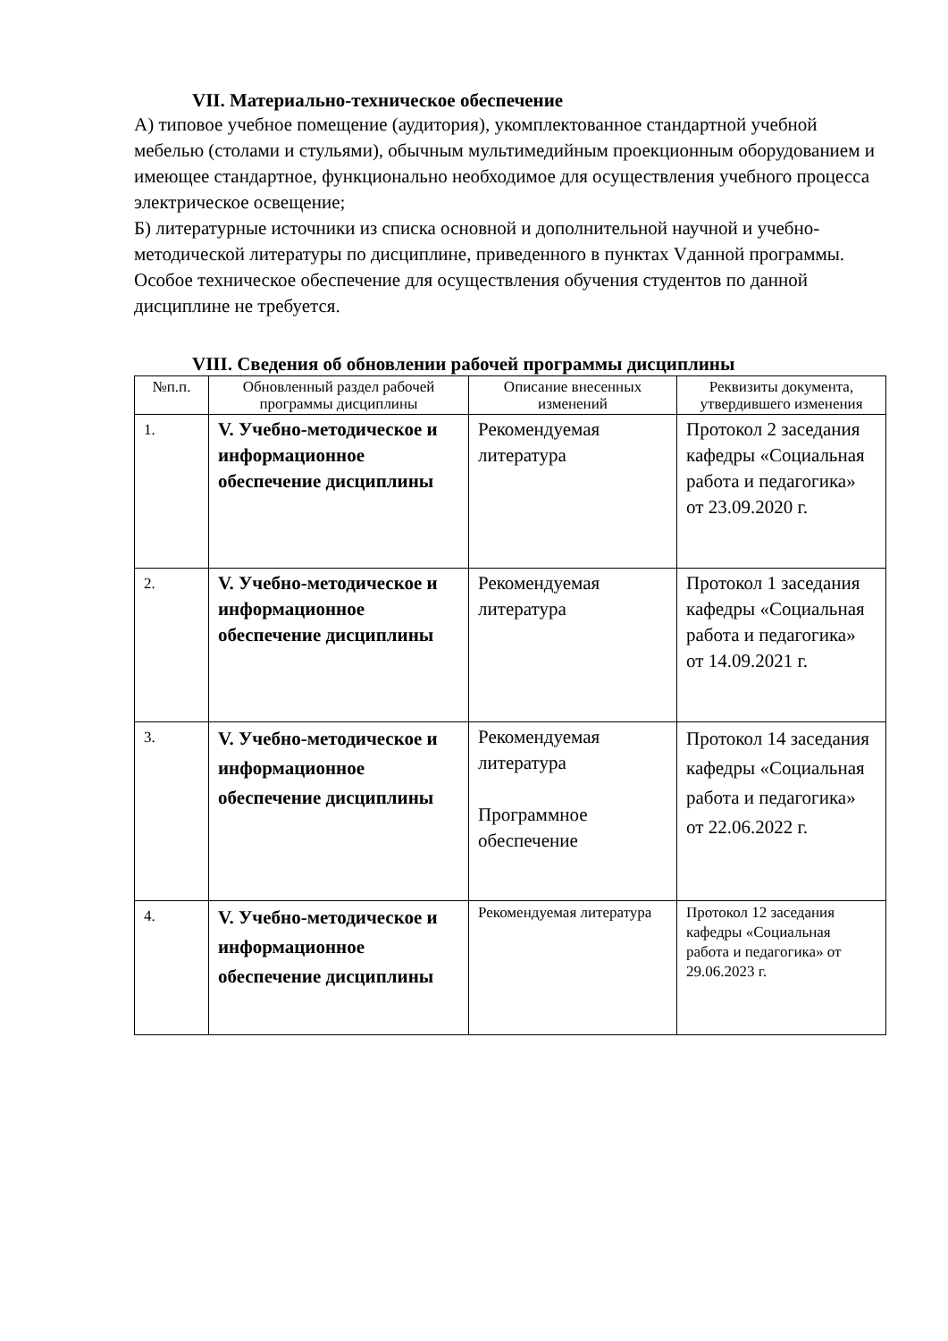VII. Материально-техническое обеспечение
А) типовое учебное помещение (аудитория), укомплектованное стандартной учебной мебелью (столами и стульями), обычным мультимедийным проекционным оборудованием и имеющее стандартное, функционально необходимое для осуществления учебного процесса электрическое освещение;
Б) литературные источники из списка основной и дополнительной научной и учебно-методической литературы по дисциплине, приведенного в пунктах Vданной программы. Особое техническое обеспечение для осуществления обучения студентов по данной дисциплине не требуется.
VIII. Сведения об обновлении рабочей программы дисциплины
| №п.п. | Обновленный раздел рабочей программы дисциплины | Описание внесенных изменений | Реквизиты документа, утвердившего изменения |
| --- | --- | --- | --- |
| 1. | V. Учебно-методическое и информационное обеспечение дисциплины | Рекомендуемая литература | Протокол 2 заседания кафедры «Социальная работа и педагогика» от 23.09.2020 г. |
| 2. | V. Учебно-методическое и информационное обеспечение дисциплины | Рекомендуемая литература | Протокол 1 заседания кафедры «Социальная работа и педагогика» от 14.09.2021 г. |
| 3. | V. Учебно-методическое и информационное обеспечение дисциплины | Рекомендуемая литература Программное обеспечение | Протокол 14 заседания кафедры «Социальная работа и педагогика» от 22.06.2022 г. |
| 4. | V. Учебно-методическое и информационное обеспечение дисциплины | Рекомендуемая литература | Протокол 12 заседания кафедры «Социальная работа и педагогика» от 29.06.2023 г. |